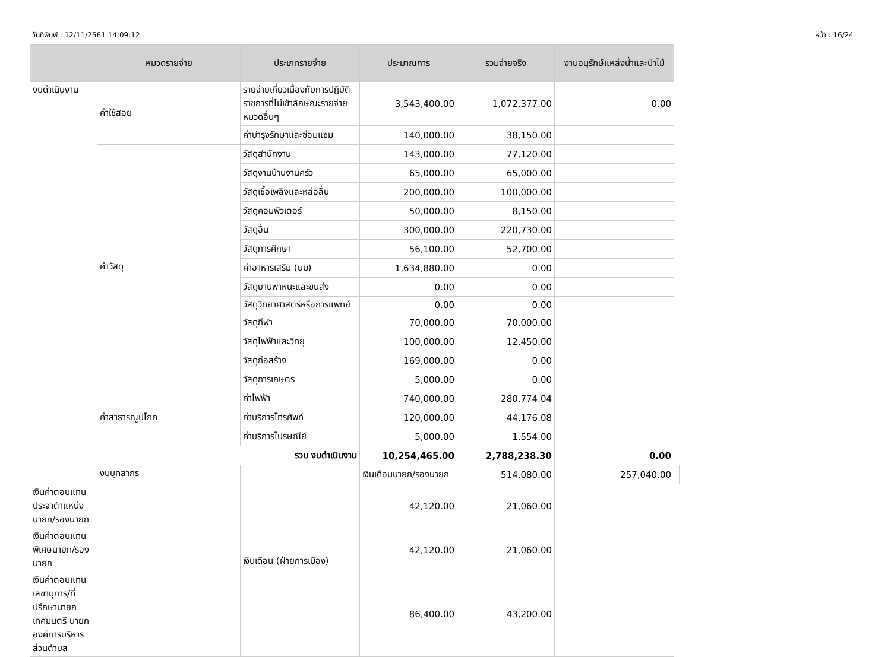วันที่พิมพ์ : 12/11/2561 14:09:12 หน้า : 16/24
| | หมวดรายจ่าย | ประเภทรายจ่าย | ประมาณการ | รวมจ่ายจริง | งานอนุรักษ์แหล่งน้ำและป่าไม้ | |
| --- | --- | --- | --- | --- | --- | --- |
| งบดำเนินงาน | ค่าใช้สอย | รายจ่ายเกี่ยวเนื่องกับการปฏิบัติราชการที่ไม่เข้าลักษณะรายจ่ายหมวดอื่นๆ | 3,543,400.00 | 1,072,377.00 | 0.00 | |
| | | ค่าบำรุงรักษาและซ่อมแซม | 140,000.00 | 38,150.00 | | |
| | ค่าวัสดุ | วัสดุสำนักงาน | 143,000.00 | 77,120.00 | | |
| | | วัสดุงานบ้านงานครัว | 65,000.00 | 65,000.00 | | |
| | | วัสดุเชื้อเพลิงและหล่อลื่น | 200,000.00 | 100,000.00 | | |
| | | วัสดุคอมพิวเตอร์ | 50,000.00 | 8,150.00 | | |
| | | วัสดุอื่น | 300,000.00 | 220,730.00 | | |
| | | วัสดุการศึกษา | 56,100.00 | 52,700.00 | | |
| | | ค่าอาหารเสริม (นม) | 1,634,880.00 | 0.00 | | |
| | | วัสดุยานพาหนะและขนส่ง | 0.00 | 0.00 | | |
| | | วัสดุวิทยาศาสตร์หรือการแพทย์ | 0.00 | 0.00 | | |
| | | วัสดุกีฬา | 70,000.00 | 70,000.00 | | |
| | | วัสดุไฟฟ้าและวิทยุ | 100,000.00 | 12,450.00 | | |
| | | วัสดุก่อสร้าง | 169,000.00 | 0.00 | | |
| | | วัสดุการเกษตร | 5,000.00 | 0.00 | | |
| | ค่าสาธารณูปโภค | ค่าไฟฟ้า | 740,000.00 | 280,774.04 | | |
| | | ค่าบริการโทรศัพท์ | 120,000.00 | 44,176.08 | | |
| | | ค่าบริการไปรษณีย์ | 5,000.00 | 1,554.00 | | |
| | รวม งบดำเนินงาน | | 10,254,465.00 | 2,788,238.30 | 0.00 | |
| | งบบุคลากร | เงินเดือน (ฝ่ายการเมือง) | เงินเดือนนายก/รองนายก | 514,080.00 | 257,040.00 | |
| เงินค่าตอบแทนประจำตำแหน่งนายก/รองนายก | | | 42,120.00 | 21,060.00 | | |
| เงินค่าตอบแทนพิเศษนายก/รองนายก | | | 42,120.00 | 21,060.00 | | |
| เงินค่าตอบแทนเลขานุการ/ที่ปรึกษานายกเทศมนตรี นายกองค์การบริหารส่วนตำบล | | | 86,400.00 | 43,200.00 | | |